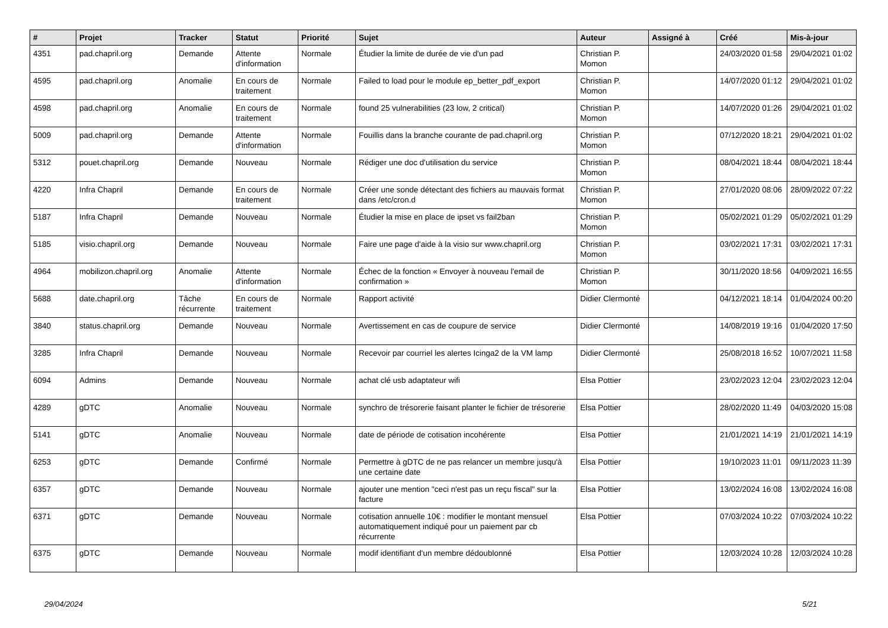| # | Projet | Tracker | Statut | Priorité | Sujet | Auteur | Assigné à | Créé | Mis-à-jour |
| --- | --- | --- | --- | --- | --- | --- | --- | --- | --- |
| 4351 | pad.chapril.org | Demande | Attente d'information | Normale | Étudier la limite de durée de vie d'un pad | Christian P. Momon | | 24/03/2020 01:58 | 29/04/2021 01:02 |
| 4595 | pad.chapril.org | Anomalie | En cours de traitement | Normale | Failed to load pour le module ep_better_pdf_export | Christian P. Momon | | 14/07/2020 01:12 | 29/04/2021 01:02 |
| 4598 | pad.chapril.org | Anomalie | En cours de traitement | Normale | found 25 vulnerabilities (23 low, 2 critical) | Christian P. Momon | | 14/07/2020 01:26 | 29/04/2021 01:02 |
| 5009 | pad.chapril.org | Demande | Attente d'information | Normale | Fouillis dans la branche courante de pad.chapril.org | Christian P. Momon | | 07/12/2020 18:21 | 29/04/2021 01:02 |
| 5312 | pouet.chapril.org | Demande | Nouveau | Normale | Rédiger une doc d'utilisation du service | Christian P. Momon | | 08/04/2021 18:44 | 08/04/2021 18:44 |
| 4220 | Infra Chapril | Demande | En cours de traitement | Normale | Créer une sonde détectant des fichiers au mauvais format dans /etc/cron.d | Christian P. Momon | | 27/01/2020 08:06 | 28/09/2022 07:22 |
| 5187 | Infra Chapril | Demande | Nouveau | Normale | Étudier la mise en place de ipset vs fail2ban | Christian P. Momon | | 05/02/2021 01:29 | 05/02/2021 01:29 |
| 5185 | visio.chapril.org | Demande | Nouveau | Normale | Faire une page d'aide à la visio sur www.chapril.org | Christian P. Momon | | 03/02/2021 17:31 | 03/02/2021 17:31 |
| 4964 | mobilizon.chapril.org | Anomalie | Attente d'information | Normale | Échec de la fonction « Envoyer à nouveau l'email de confirmation » | Christian P. Momon | | 30/11/2020 18:56 | 04/09/2021 16:55 |
| 5688 | date.chapril.org | Tâche récurrente | En cours de traitement | Normale | Rapport activité | Didier Clermonté | | 04/12/2021 18:14 | 01/04/2024 00:20 |
| 3840 | status.chapril.org | Demande | Nouveau | Normale | Avertissement en cas de coupure de service | Didier Clermonté | | 14/08/2019 19:16 | 01/04/2020 17:50 |
| 3285 | Infra Chapril | Demande | Nouveau | Normale | Recevoir par courriel les alertes Icinga2 de la VM lamp | Didier Clermonté | | 25/08/2018 16:52 | 10/07/2021 11:58 |
| 6094 | Admins | Demande | Nouveau | Normale | achat clé usb adaptateur wifi | Elsa Pottier | | 23/02/2023 12:04 | 23/02/2023 12:04 |
| 4289 | gDTC | Anomalie | Nouveau | Normale | synchro de trésorerie faisant planter le fichier de trésorerie | Elsa Pottier | | 28/02/2020 11:49 | 04/03/2020 15:08 |
| 5141 | gDTC | Anomalie | Nouveau | Normale | date de période de cotisation incohérente | Elsa Pottier | | 21/01/2021 14:19 | 21/01/2021 14:19 |
| 6253 | gDTC | Demande | Confirmé | Normale | Permettre à gDTC de ne pas relancer un membre jusqu'à une certaine date | Elsa Pottier | | 19/10/2023 11:01 | 09/11/2023 11:39 |
| 6357 | gDTC | Demande | Nouveau | Normale | ajouter une mention "ceci n'est pas un reçu fiscal" sur la facture | Elsa Pottier | | 13/02/2024 16:08 | 13/02/2024 16:08 |
| 6371 | gDTC | Demande | Nouveau | Normale | cotisation annuelle 10€ : modifier le montant mensuel automatiquement indiqué pour un paiement par cb récurrente | Elsa Pottier | | 07/03/2024 10:22 | 07/03/2024 10:22 |
| 6375 | gDTC | Demande | Nouveau | Normale | modif identifiant d'un membre dédoublonné | Elsa Pottier | | 12/03/2024 10:28 | 12/03/2024 10:28 |
29/04/2024 5/21